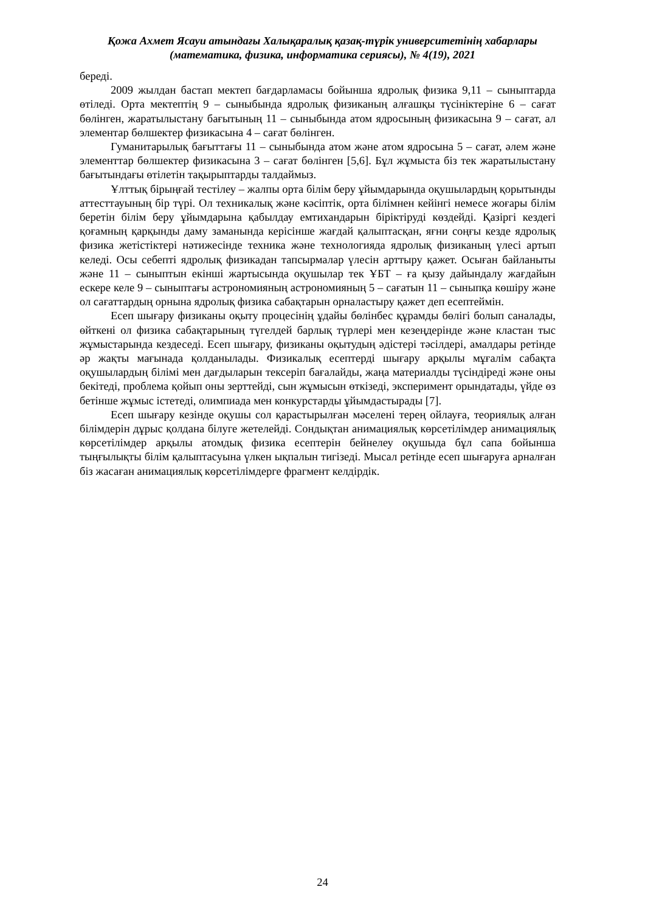Қожа Ахмет Ясауи атындағы Халықаралық қазақ-түрік университетінің хабарлары
(математика, физика, информатика сериясы), № 4(19), 2021
береді.
2009 жылдан бастап мектеп бағдарламасы бойынша ядролық физика 9,11 – сыныптарда өтіледі. Орта мектептің 9 – сыныбында ядролық физиканың алғашқы түсініктеріне 6 – сағат бөлінген, жаратылыстану бағытының 11 – сыныбында атом ядросының физикасына 9 – сағат, ал элементар бөлшектер физикасына 4 – сағат бөлінген.
Гуманитарылық бағыттағы 11 – сыныбында атом және атом ядросына 5 – сағат, әлем және элементтар бөлшектер физикасына 3 – сағат бөлінген [5,6]. Бұл жұмыста біз тек жаратылыстану бағытындағы өтілетін тақырыптарды талдаймыз.
Ұлттық бірыңғай тестілеу – жалпы орта білім беру ұйымдарында оқушылардың қорытынды аттесттауының бір түрі. Ол техникалық және кәсіптік, орта білімнен кейінгі немесе жоғары білім беретін білім беру ұйымдарына қабылдау емтихандарын біріктіруді көздейді. Қазіргі кездегі қоғамның қарқынды даму заманында керісінше жағдай қалыптасқан, яғни соңғы кезде ядролық физика жетістіктері нәтижесінде техника және технологияда ядролық физиканың үлесі артып келеді. Осы себепті ядролық физикадан тапсырмалар үлесін арттыру қажет. Осыған байланыты және 11 – сыныптын екінші жартысында оқушылар тек ҰБТ – ға қызу дайындалу жағдайын ескере келе 9 – сыныптағы астрономияның астрономияның 5 – сағатын 11 – сыныпқа көшіру және ол сағаттардың орнына ядролық физика сабақтарын орналастыру қажет деп есептеймін.
Есеп шығару физиканы оқыту процесінің ұдайы бөлінбес құрамды бөлігі болып саналады, өйткені ол физика сабақтарының түгелдей барлық түрлері мен кезеңдерінде және кластан тыс жұмыстарында кездеседі. Есеп шығару, физиканы оқытудың әдістері тәсілдері, амалдары ретінде әр жақты мағынада қолданылады. Физикалық есептерді шығару арқылы мұғалім сабақта оқушылардың білімі мен дағдыларын тексеріп бағалайды, жаңа материалды түсіндіреді және оны бекітеді, проблема қойып оны зерттейді, сын жұмысын өткізеді, эксперимент орындатады, үйде өз бетінше жұмыс істетеді, олимпиада мен конкурстарды ұйымдастырады [7].
Есеп шығару кезінде оқушы сол қарастырылған мәселені терең ойлауға, теориялық алған білімдерін дұрыс қолдана білуге жетелейді. Сондықтан анимациялық көрсетілімдер анимациялық көрсетілімдер арқылы атомдық физика есептерін бейнелеу оқушыда бұл сапа бойынша тыңғылықты білім қалыптасуына үлкен ықпалын тигізеді. Мысал ретінде есеп шығаруға арналған біз жасаған анимациялық көрсетілімдерге фрагмент келдірдік.
24